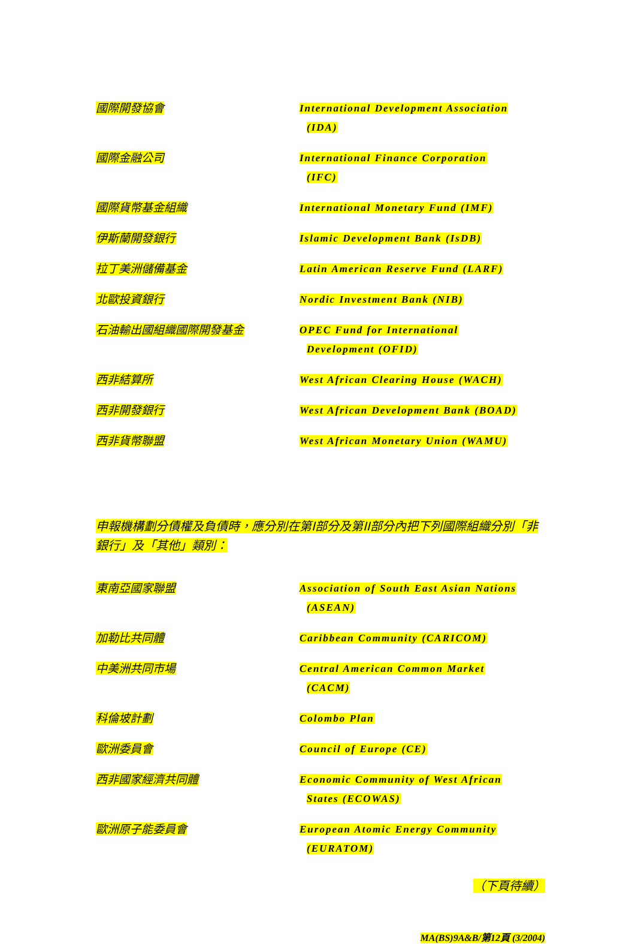國際開發協會
International Development Association
(IDA)
國際金融公司
International Finance Corporation
(IFC)
國際貨幣基金組織
International Monetary Fund (IMF)
伊斯蘭開發銀行
Islamic Development Bank (IsDB)
拉丁美洲儲備基金
Latin American Reserve Fund (LARF)
北歐投資銀行
Nordic Investment Bank (NIB)
石油輸出國組織國際開發基金
OPEC Fund for International
Development (OFID)
西非結算所
West African Clearing House (WACH)
西非開發銀行
West African Development Bank (BOAD)
西非貨幣聯盟
West African Monetary Union (WAMU)
申報機構劃分債權及負債時，應分別在第I部分及第II部分內把下列國際組織分別「非銀行」及「其他」類別：
東南亞國家聯盟
Association of South East Asian Nations
(ASEAN)
加勒比共同體
Caribbean Community (CARICOM)
中美洲共同市場
Central American Common Market
(CACM)
科倫坡計劃
Colombo Plan
歐洲委員會
Council of Europe (CE)
西非國家經濟共同體
Economic Community of West African
States (ECOWAS)
歐洲原子能委員會
European Atomic Energy Community
(EURATOM)
（下頁待續）
MA(BS)9A&B/第12頁 (3/2004)